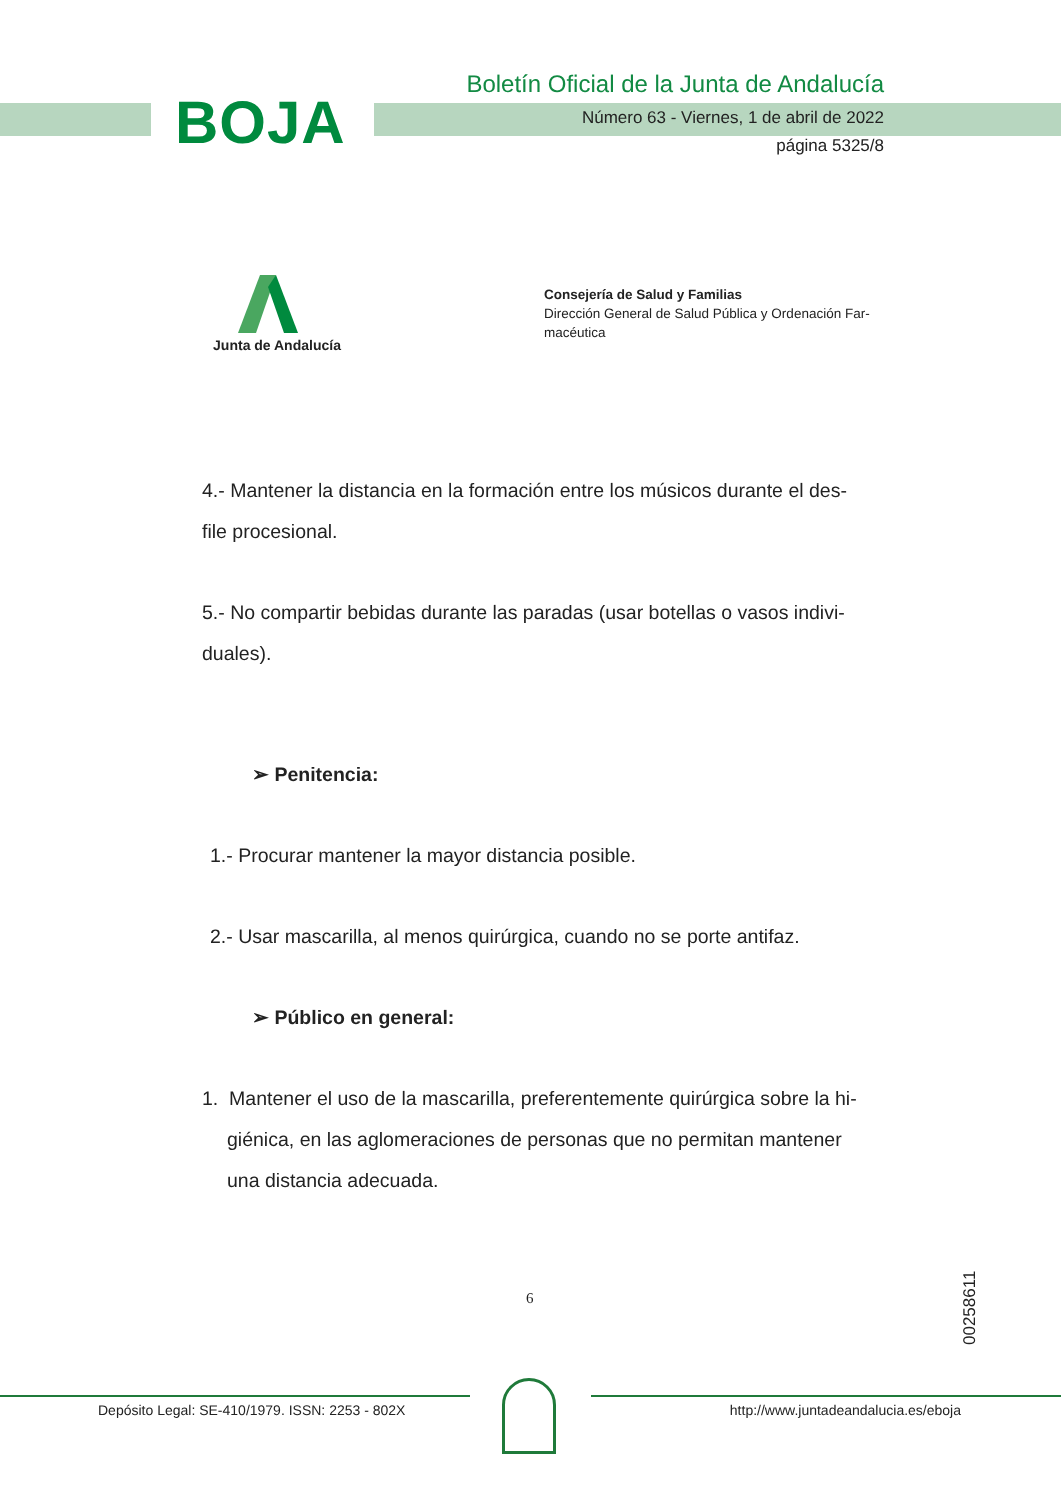BOJA
Boletín Oficial de la Junta de Andalucía
Número 63 - Viernes, 1 de abril de 2022
página 5325/8
Junta de Andalucía
Consejería de Salud y Familias
Dirección General de Salud Pública y Ordenación Far-macéutica
4.- Mantener la distancia en la formación entre los músicos durante el des-file procesional.
5.- No compartir bebidas durante las paradas (usar botellas o vasos indivi-duales).
➢ Penitencia:
1.- Procurar mantener la mayor distancia posible.
2.- Usar mascarilla, al menos quirúrgica, cuando no se porte antifaz.
➢ Público en general:
1. Mantener el uso de la mascarilla, preferentemente quirúrgica sobre la hi-giénica, en las aglomeraciones de personas que no permitan mantener una distancia adecuada.
6
00258611
Depósito Legal: SE-410/1979. ISSN: 2253 - 802X
http://www.juntadeandalucia.es/eboja